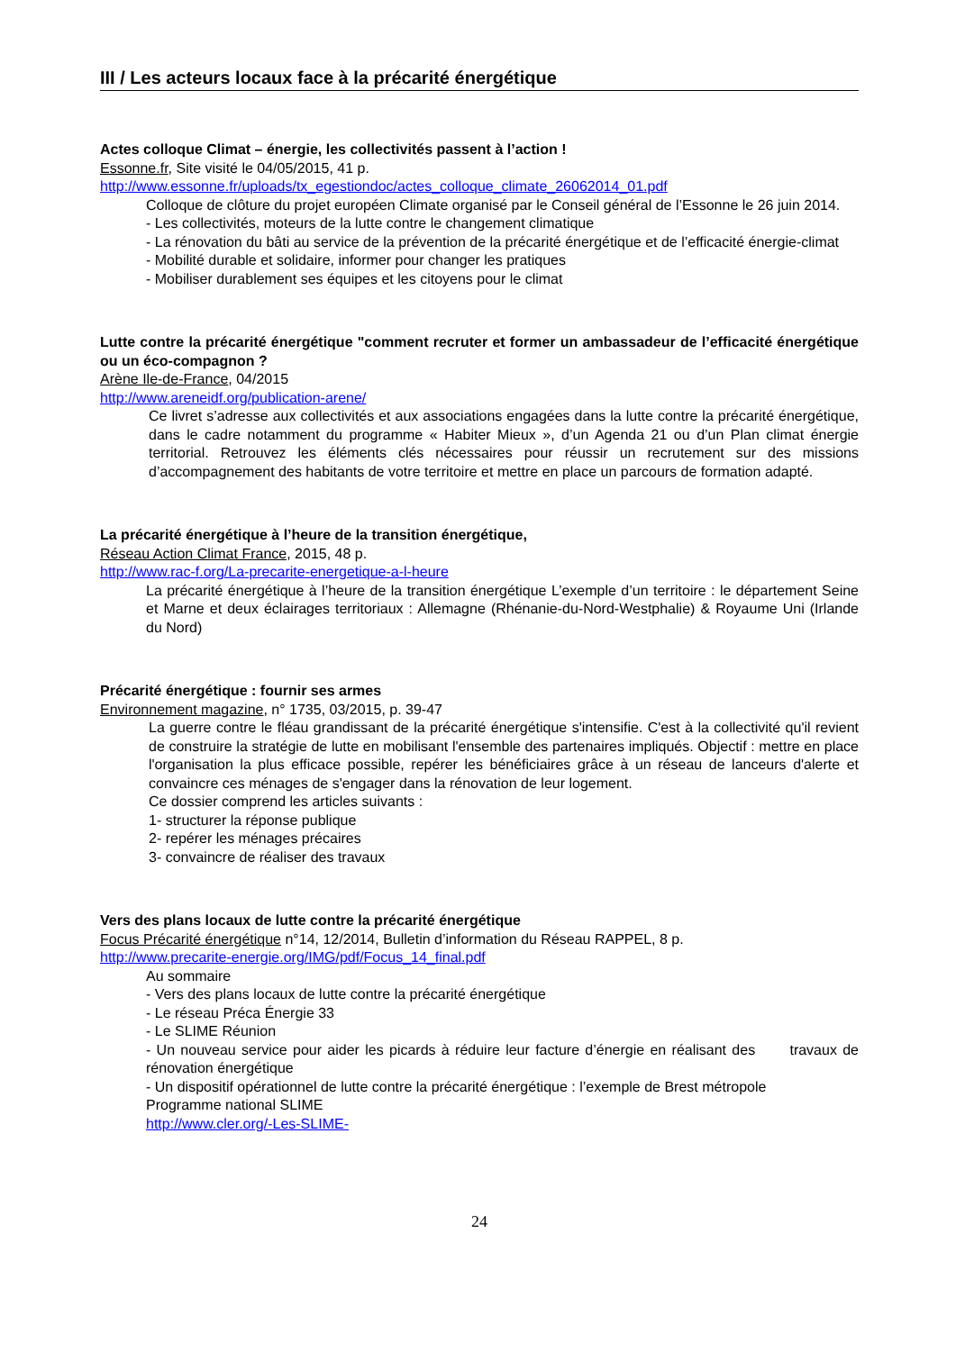III / Les acteurs locaux face à la précarité énergétique
Actes colloque Climat – énergie, les collectivités passent à l’action !
Essonne.fr, Site visité le 04/05/2015, 41 p.
http://www.essonne.fr/uploads/tx_egestiondoc/actes_colloque_climate_26062014_01.pdf
Colloque de clôture du projet européen Climate organisé par le Conseil général de l’Essonne le 26 juin 2014.
- Les collectivités, moteurs de la lutte contre le changement climatique
- La rénovation du bâti au service de la prévention de la précarité énergétique et de l’efficacité énergie-climat
- Mobilité durable et solidaire, informer pour changer les pratiques
- Mobiliser durablement ses équipes et les citoyens pour le climat
Lutte contre la précarité énergétique "comment recruter et former un ambassadeur de l’efficacité énergétique ou un éco-compagnon ?
Arène Ile-de-France, 04/2015
http://www.areneidf.org/publication-arene/
Ce livret s’adresse aux collectivités et aux associations engagées dans la lutte contre la précarité énergétique, dans le cadre notamment du programme « Habiter Mieux », d’un Agenda 21 ou d’un Plan climat énergie territorial. Retrouvez les éléments clés nécessaires pour réussir un recrutement sur des missions d’accompagnement des habitants de votre territoire et mettre en place un parcours de formation adapté.
La précarité énergétique à l’heure de la transition énergétique,
Réseau Action Climat France, 2015, 48 p.
http://www.rac-f.org/La-precarite-energetique-a-l-heure
La précarité énergétique à l’heure de la transition énergétique L’exemple d’un territoire : le département Seine et Marne et deux éclairages territoriaux : Allemagne (Rhénanie-du-Nord-Westphalie) & Royaume Uni (Irlande du Nord)
Précarité énergétique : fournir ses armes
Environnement magazine, n° 1735, 03/2015, p. 39-47
La guerre contre le fléau grandissant de la précarité énergétique s'intensifie. C'est à la collectivité qu'il revient de construire la stratégie de lutte en mobilisant l'ensemble des partenaires impliqués. Objectif : mettre en place l'organisation la plus efficace possible, repérer les bénéficiaires grâce à un réseau de lanceurs d'alerte et convaincre ces ménages de s'engager dans la rénovation de leur logement.
Ce dossier comprend les articles suivants :
1- structurer la réponse publique
2- repérer les ménages précaires
3- convaincre de réaliser des travaux
Vers des plans locaux de lutte contre la précarité énergétique
Focus Précarité énergétique n°14, 12/2014, Bulletin d’information du Réseau RAPPEL, 8 p.
http://www.precarite-energie.org/IMG/pdf/Focus_14_final.pdf
Au sommaire
- Vers des plans locaux de lutte contre la précarité énergétique
- Le réseau Préca Énergie 33
- Le SLIME Réunion
- Un nouveau service pour aider les picards à réduire leur facture d’énergie en réalisant des travaux de rénovation énergétique
- Un dispositif opérationnel de lutte contre la précarité énergétique : l’exemple de Brest métropole
Programme national SLIME
http://www.cler.org/-Les-SLIME-
24